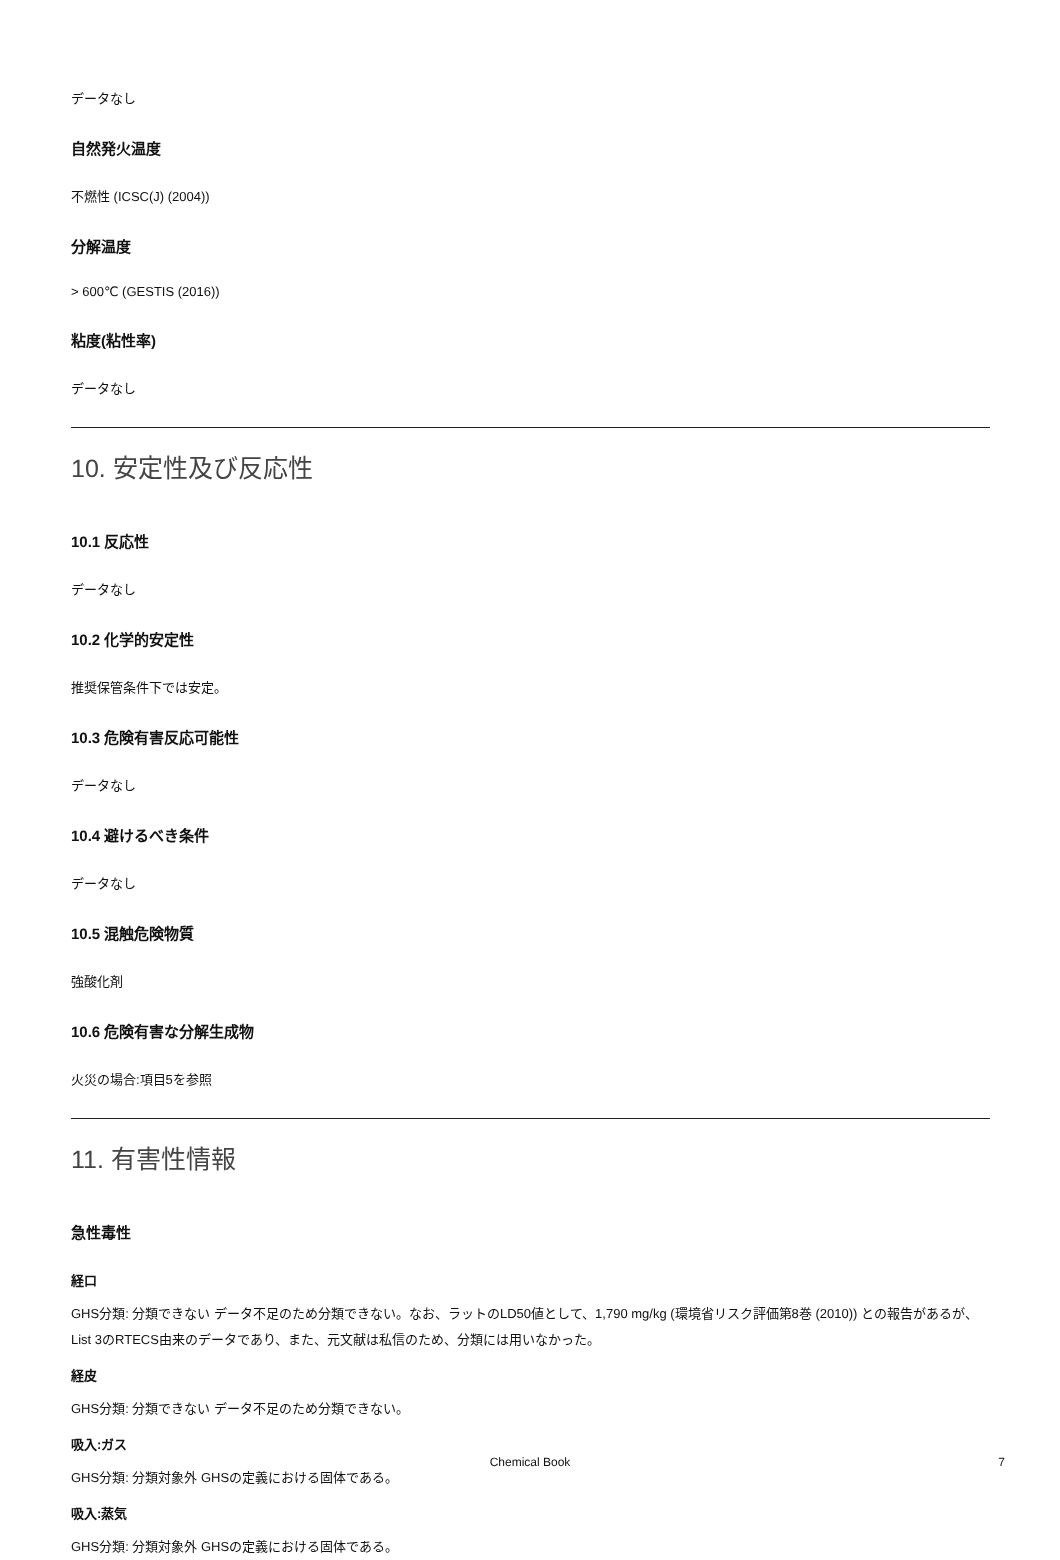データなし
自然発火温度
不燃性 (ICSC(J) (2004))
分解温度
> 600℃ (GESTIS (2016))
粘度(粘性率)
データなし
10. 安定性及び反応性
10.1 反応性
データなし
10.2 化学的安定性
推奨保管条件下では安定。
10.3 危険有害反応可能性
データなし
10.4 避けるべき条件
データなし
10.5 混触危険物質
強酸化剤
10.6 危険有害な分解生成物
火災の場合:項目5を参照
11. 有害性情報
急性毒性
経口
GHS分類: 分類できない データ不足のため分類できない。なお、ラットのLD50値として、1,790 mg/kg (環境省リスク評価第8巻 (2010)) との報告があるが、List 3のRTECS由来のデータであり、また、元文献は私信のため、分類には用いなかった。
経皮
GHS分類: 分類できない データ不足のため分類できない。
吸入:ガス
GHS分類: 分類対象外 GHSの定義における固体である。
吸入:蒸気
GHS分類: 分類対象外 GHSの定義における固体である。
Chemical Book 7